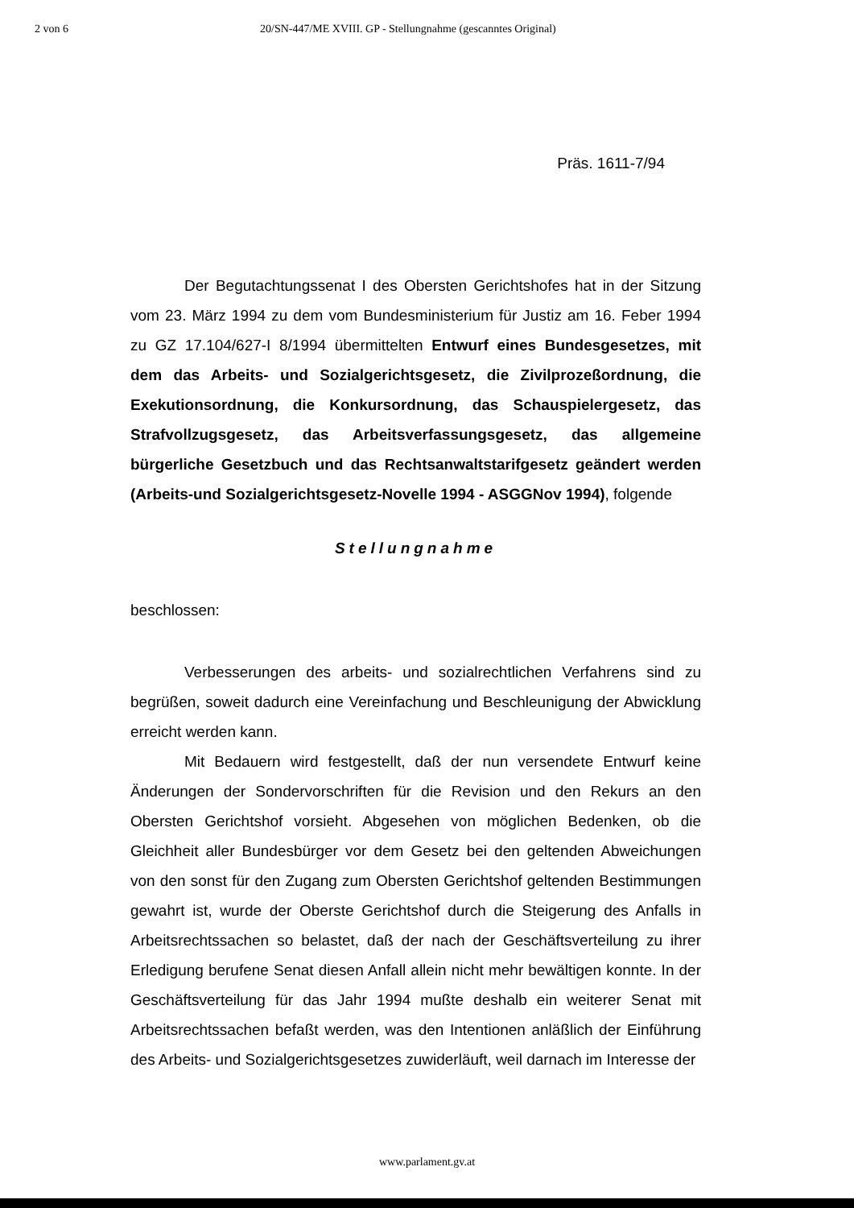2 von 6 20/SN-447/ME XVIII. GP - Stellungnahme (gescanntes Original)
Präs. 1611-7/94
Der Begutachtungssenat I des Obersten Gerichtshofes hat in der Sitzung vom 23. März 1994 zu dem vom Bundesministerium für Justiz am 16. Feber 1994 zu GZ 17.104/627-I 8/1994 übermittelten Entwurf eines Bundesgesetzes, mit dem das Arbeits- und Sozialgerichtsgesetz, die Zivilprozeßordnung, die Exekutionsordnung, die Konkursordnung, das Schauspielergesetz, das Strafvollzugsgesetz, das Arbeitsverfassungsgesetz, das allgemeine bürgerliche Gesetzbuch und das Rechtsanwaltstarifgesetz geändert werden (Arbeits-und Sozialgerichtsgesetz-Novelle 1994 - ASGGNov 1994), folgende
Stellungnahme
beschlossen:
Verbesserungen des arbeits- und sozialrechtlichen Verfahrens sind zu begrüßen, soweit dadurch eine Vereinfachung und Beschleunigung der Abwicklung erreicht werden kann.
Mit Bedauern wird festgestellt, daß der nun versendete Entwurf keine Änderungen der Sondervorschriften für die Revision und den Rekurs an den Obersten Gerichtshof vorsieht. Abgesehen von möglichen Bedenken, ob die Gleichheit aller Bundesbürger vor dem Gesetz bei den geltenden Abweichungen von den sonst für den Zugang zum Obersten Gerichtshof geltenden Bestimmungen gewahrt ist, wurde der Oberste Gerichtshof durch die Steigerung des Anfalls in Arbeitsrechtssachen so belastet, daß der nach der Geschäftsverteilung zu ihrer Erledigung berufene Senat diesen Anfall allein nicht mehr bewältigen konnte. In der Geschäftsverteilung für das Jahr 1994 mußte deshalb ein weiterer Senat mit Arbeitsrechtssachen befaßt werden, was den Intentionen anläßlich der Einführung des Arbeits- und Sozialgerichtsgesetzes zuwiderläuft, weil darnach im Interesse der
www.parlament.gv.at